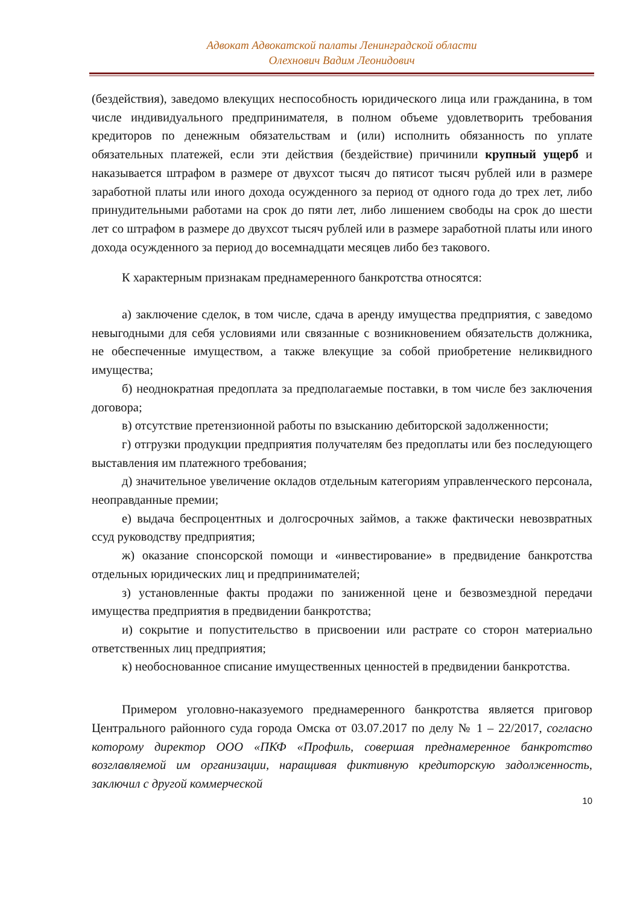Адвокат Адвокатской палаты Ленинградской области
Олехнович Вадим Леонидович
(бездействия), заведомо влекущих неспособность юридического лица или гражданина, в том числе индивидуального предпринимателя, в полном объеме удовлетворить требования кредиторов по денежным обязательствам и (или) исполнить обязанность по уплате обязательных платежей, если эти действия (бездействие) причинили крупный ущерб и наказывается штрафом в размере от двухсот тысяч до пятисот тысяч рублей или в размере заработной платы или иного дохода осужденного за период от одного года до трех лет, либо принудительными работами на срок до пяти лет, либо лишением свободы на срок до шести лет со штрафом в размере до двухсот тысяч рублей или в размере заработной платы или иного дохода осужденного за период до восемнадцати месяцев либо без такового.
К характерным признакам преднамеренного банкротства относятся:
а) заключение сделок, в том числе, сдача в аренду имущества предприятия, с заведомо невыгодными для себя условиями или связанные с возникновением обязательств должника, не обеспеченные имуществом, а также влекущие за собой приобретение неликвидного имущества;
б) неоднократная предоплата за предполагаемые поставки, в том числе без заключения договора;
в) отсутствие претензионной работы по взысканию дебиторской задолженности;
г) отгрузки продукции предприятия получателям без предоплаты или без последующего выставления им платежного требования;
д) значительное увеличение окладов отдельным категориям управленческого персонала, неоправданные премии;
е) выдача беспроцентных и долгосрочных займов, а также фактически невозвратных ссуд руководству предприятия;
ж) оказание спонсорской помощи и «инвестирование» в предвидение банкротства отдельных юридических лиц и предпринимателей;
з) установленные факты продажи по заниженной цене и безвозмездной передачи имущества предприятия в предвидении банкротства;
и) сокрытие и попустительство в присвоении или растрате со сторон материально ответственных лиц предприятия;
к) необоснованное списание имущественных ценностей в предвидении банкротства.
Примером уголовно-наказуемого преднамеренного банкротства является приговор Центрального районного суда города Омска от 03.07.2017 по делу № 1 – 22/2017, согласно которому директор ООО «ПКФ «Профиль, совершая преднамеренное банкротство возглавляемой им организации, наращивая фиктивную кредиторскую задолженность, заключил с другой коммерческой
10